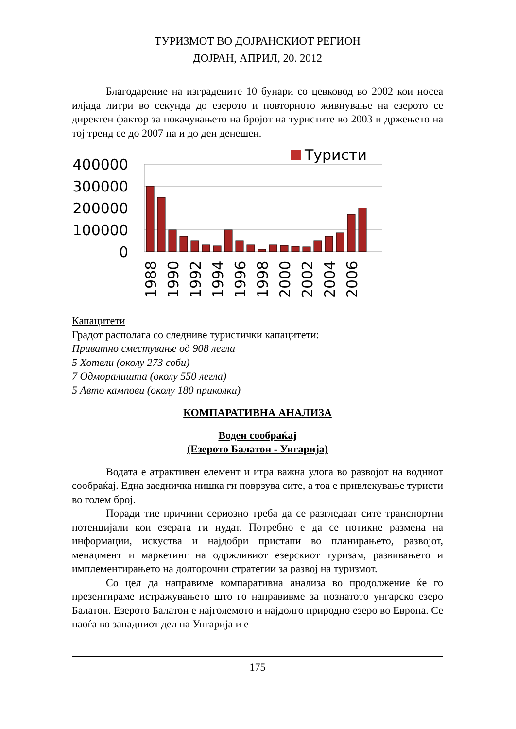ТУРИЗМОТ ВО ДОЈРАНСКИОТ РЕГИОН
ДОЈРАН, АПРИЛ, 20. 2012
Благодарение на изградените 10 бунари со цевковод во 2002 кои носеа илјада литри во секунда до езерото и повторното живнување на езерото се директен фактор за покачувањето на бројот на туристите во 2003 и држењето на тој тренд се до 2007 па и до ден денешен.
Туристи
400000
300000
200000
100000
0
1988
1990
1992
1994
1996
1998
2000
2002
2004
2006
Капацитети
Градот располага со следниве туристички капацитети:
Приватно сместување од 908 легла
5 Хотели (околу 273 соби)
7 Одморалишта (околу 550 легла)
5 Авто кампови (околу 180 приколки)
КОМПАРАТИВНА АНАЛИЗА
Воден сообраќај
(Езерото Балатон - Унгарија)
Водата е атрактивен елемент и игра важна улога во развојот на водниот сообраќај. Една заедничка нишка ги поврзува сите, а тоа е привлекување туристи во голем број.
Поради тие причини сериозно треба да се разгледаат сите транспортни потенцијали кои езерата ги нудат. Потребно е да се потикне размена на информации, искуства и најдобри пристапи во планирањето, развојот, менаџмент и маркетинг на одржливиот езерскиот туризам, развивањето и имплементирањето на долгорочни стратегии за развој на туризмот.
Со цел да направиме компаративна анализа во продолжение ќе го презентираме истражувањето што го направивме за познатото унгарско езеро Балатон. Езерото Балатон е најголемото и најдолго природно езеро во Европа. Се наоѓа во западниот дел на Унгарија и е
175